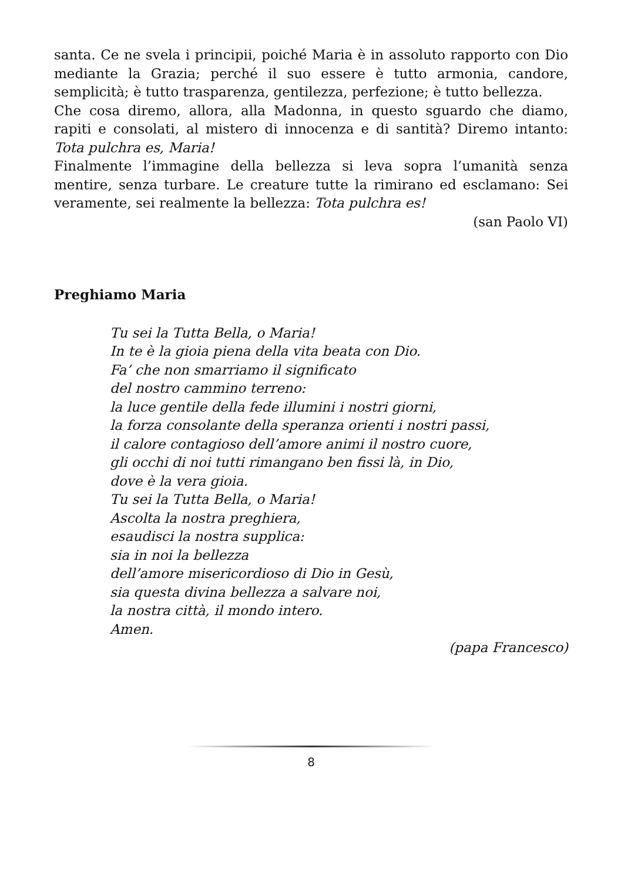santa. Ce ne svela i principii, poiché Maria è in assoluto rapporto con Dio mediante la Grazia; perché il suo essere è tutto armonia, candore, semplicità; è tutto trasparenza, gentilezza, perfezione; è tutto bellezza.
Che cosa diremo, allora, alla Madonna, in questo sguardo che diamo, rapiti e consolati, al mistero di innocenza e di santità? Diremo intanto: Tota pulchra es, Maria!
Finalmente l’immagine della bellezza si leva sopra l’umanità senza mentire, senza turbare. Le creature tutte la rimirano ed esclamano: Sei veramente, sei realmente la bellezza: Tota pulchra es!
(san Paolo VI)
Preghiamo Maria
Tu sei la Tutta Bella, o Maria!
In te è la gioia piena della vita beata con Dio.
Fa’ che non smarriamo il significato
del nostro cammino terreno:
la luce gentile della fede illumini i nostri giorni,
la forza consolante della speranza orienti i nostri passi,
il calore contagioso dell’amore animi il nostro cuore,
gli occhi di noi tutti rimangano ben fissi là, in Dio,
dove è la vera gioia.
Tu sei la Tutta Bella, o Maria!
Ascolta la nostra preghiera,
esaudisci la nostra supplica:
sia in noi la bellezza
dell’amore misericordioso di Dio in Gesù,
sia questa divina bellezza a salvare noi,
la nostra città, il mondo intero.
Amen.
(papa Francesco)
8